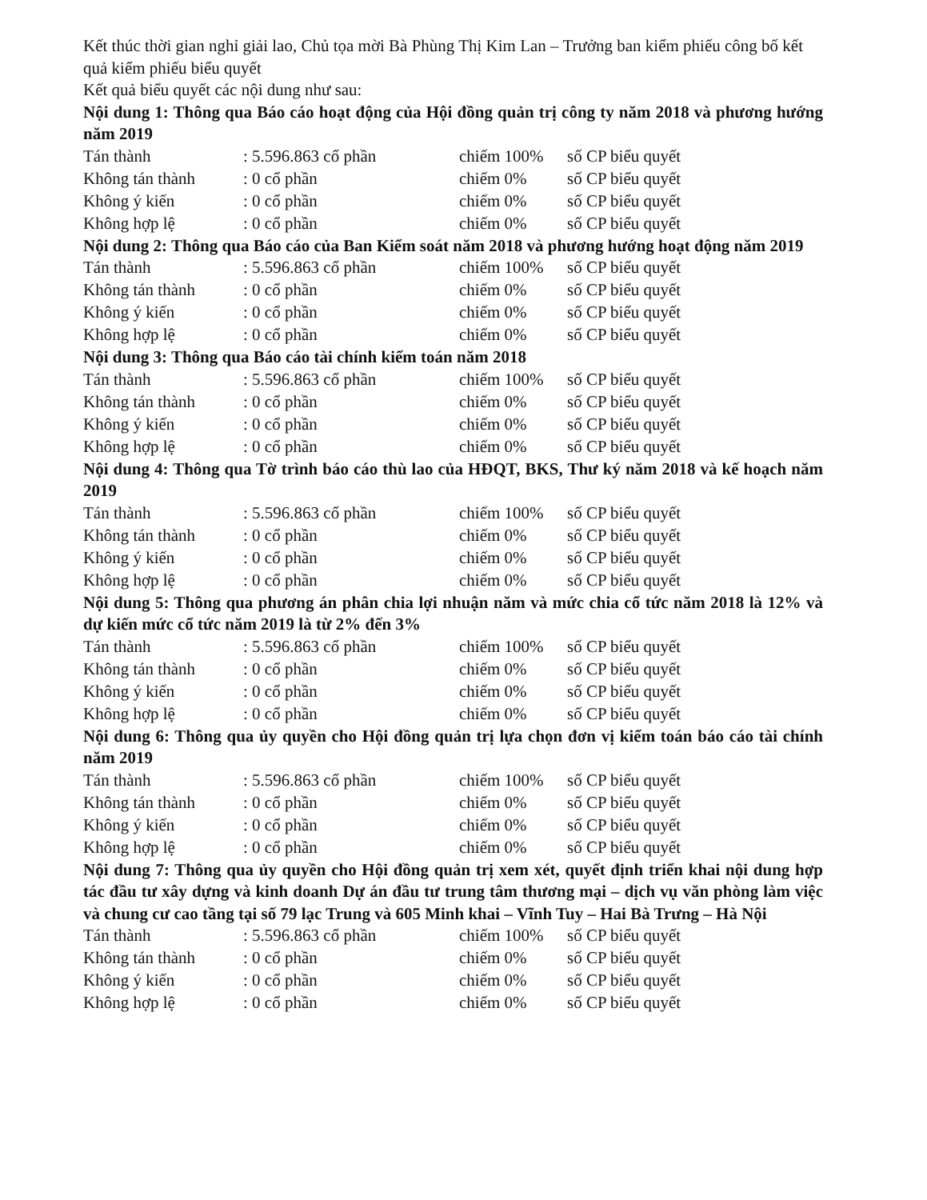Kết thúc thời gian nghỉ giải lao, Chủ tọa mời Bà Phùng Thị Kim Lan – Trưởng ban kiểm phiếu công bố kết quả kiểm phiếu biểu quyết
Kết quả biểu quyết các nội dung như sau:
Nội dung 1: Thông qua Báo cáo hoạt động của Hội đồng quản trị công ty năm 2018 và phương hướng năm 2019
| Tán thành | : 5.596.863 cổ phần | chiếm 100% | số CP biểu quyết |
| Không tán thành | : 0 cổ phần | chiếm 0% | số CP biểu quyết |
| Không ý kiến | : 0 cổ phần | chiếm 0% | số CP biểu quyết |
| Không hợp lệ | : 0 cổ phần | chiếm 0% | số CP biểu quyết |
Nội dung 2: Thông qua Báo cáo của Ban Kiểm soát năm 2018 và phương hướng hoạt động năm 2019
| Tán thành | : 5.596.863 cổ phần | chiếm 100% | số CP biểu quyết |
| Không tán thành | : 0 cổ phần | chiếm 0% | số CP biểu quyết |
| Không ý kiến | : 0 cổ phần | chiếm 0% | số CP biểu quyết |
| Không hợp lệ | : 0 cổ phần | chiếm 0% | số CP biểu quyết |
Nội dung 3: Thông qua Báo cáo tài chính kiểm toán năm 2018
| Tán thành | : 5.596.863 cổ phần | chiếm 100% | số CP biểu quyết |
| Không tán thành | : 0 cổ phần | chiếm 0% | số CP biểu quyết |
| Không ý kiến | : 0 cổ phần | chiếm 0% | số CP biểu quyết |
| Không hợp lệ | : 0 cổ phần | chiếm 0% | số CP biểu quyết |
Nội dung 4: Thông qua Tờ trình báo cáo thù lao của HĐQT, BKS, Thư ký năm 2018 và kế hoạch năm 2019
| Tán thành | : 5.596.863 cổ phần | chiếm 100% | số CP biểu quyết |
| Không tán thành | : 0 cổ phần | chiếm 0% | số CP biểu quyết |
| Không ý kiến | : 0 cổ phần | chiếm 0% | số CP biểu quyết |
| Không hợp lệ | : 0 cổ phần | chiếm 0% | số CP biểu quyết |
Nội dung 5: Thông qua phương án phân chia lợi nhuận năm và mức chia cổ tức năm 2018 là 12% và dự kiến mức cổ tức năm 2019 là từ 2% đến 3%
| Tán thành | : 5.596.863 cổ phần | chiếm 100% | số CP biểu quyết |
| Không tán thành | : 0 cổ phần | chiếm 0% | số CP biểu quyết |
| Không ý kiến | : 0 cổ phần | chiếm 0% | số CP biểu quyết |
| Không hợp lệ | : 0 cổ phần | chiếm 0% | số CP biểu quyết |
Nội dung 6: Thông qua ủy quyền cho Hội đồng quản trị lựa chọn đơn vị kiểm toán báo cáo tài chính năm 2019
| Tán thành | : 5.596.863 cổ phần | chiếm 100% | số CP biểu quyết |
| Không tán thành | : 0 cổ phần | chiếm 0% | số CP biểu quyết |
| Không ý kiến | : 0 cổ phần | chiếm 0% | số CP biểu quyết |
| Không hợp lệ | : 0 cổ phần | chiếm 0% | số CP biểu quyết |
Nội dung 7: Thông qua ủy quyền cho Hội đồng quản trị xem xét, quyết định triển khai nội dung hợp tác đầu tư xây dựng và kinh doanh Dự án đầu tư trung tâm thương mại – dịch vụ văn phòng làm việc và chung cư cao tầng tại số 79 lạc Trung và 605 Minh khai – Vĩnh Tuy – Hai Bà Trưng – Hà Nội
| Tán thành | : 5.596.863 cổ phần | chiếm 100% | số CP biểu quyết |
| Không tán thành | : 0 cổ phần | chiếm 0% | số CP biểu quyết |
| Không ý kiến | : 0 cổ phần | chiếm 0% | số CP biểu quyết |
| Không hợp lệ | : 0 cổ phần | chiếm 0% | số CP biểu quyết |